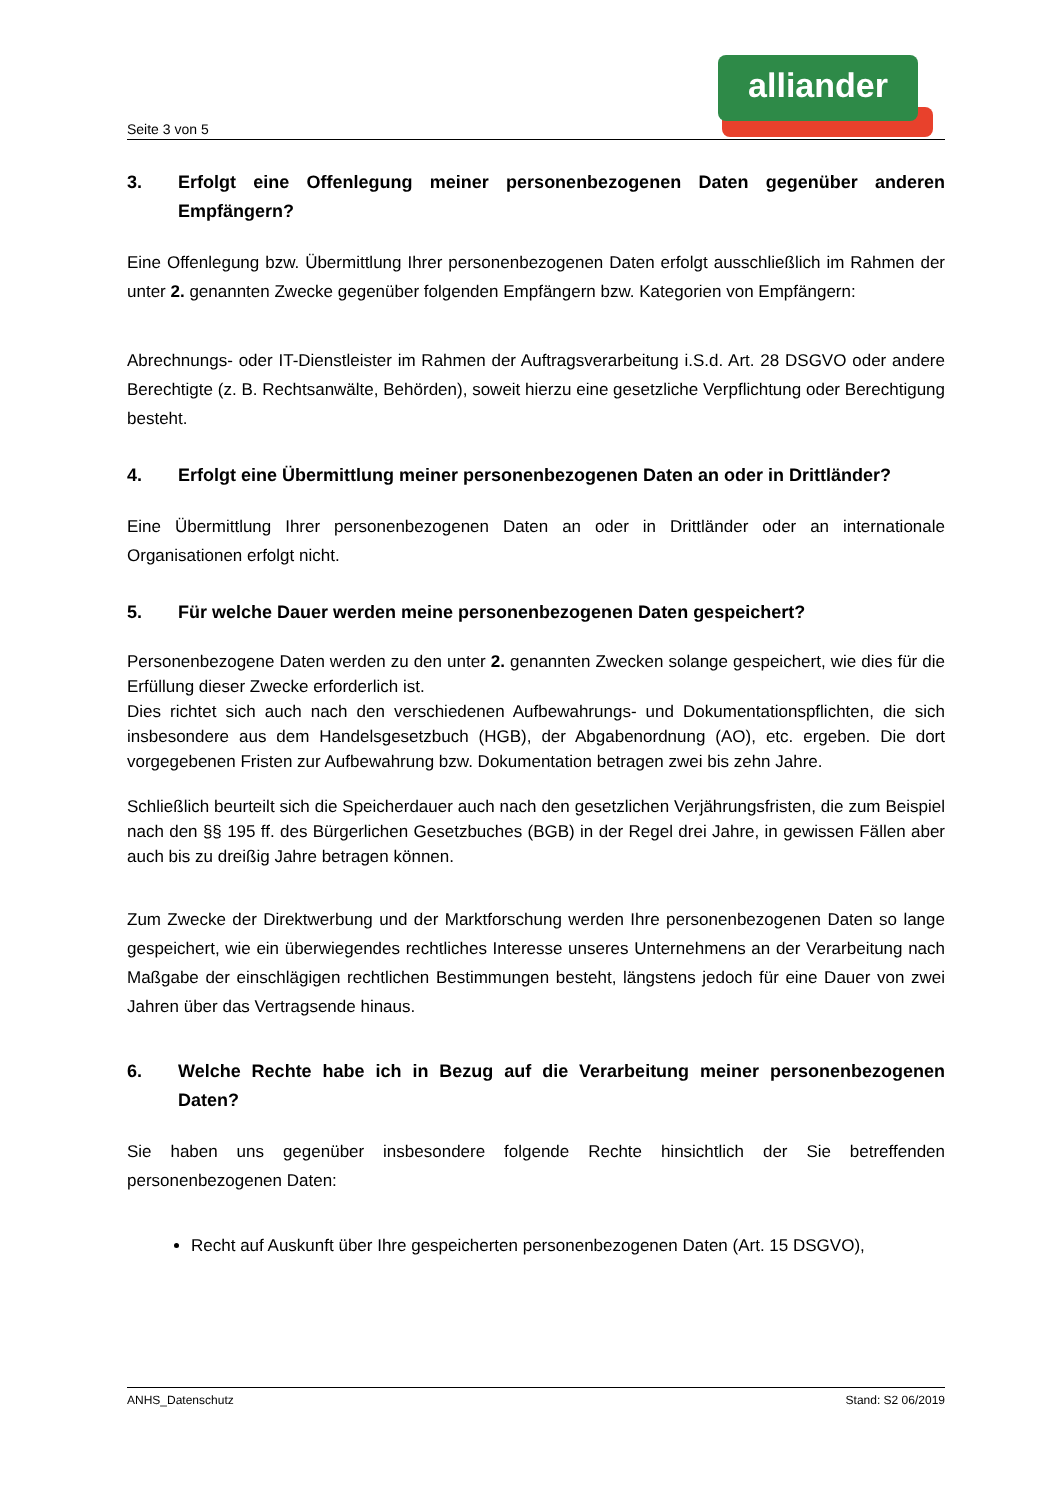alliander
Seite 3 von 5
3. Erfolgt eine Offenlegung meiner personenbezogenen Daten gegenüber anderen Empfängern?
Eine Offenlegung bzw. Übermittlung Ihrer personenbezogenen Daten erfolgt ausschließlich im Rahmen der unter 2. genannten Zwecke gegenüber folgenden Empfängern bzw. Kategorien von Empfängern:
Abrechnungs- oder IT-Dienstleister im Rahmen der Auftragsverarbeitung i.S.d. Art. 28 DSGVO oder andere Berechtigte (z. B. Rechtsanwälte, Behörden), soweit hierzu eine gesetzliche Verpflichtung oder Berechtigung besteht.
4. Erfolgt eine Übermittlung meiner personenbezogenen Daten an oder in Drittländer?
Eine Übermittlung Ihrer personenbezogenen Daten an oder in Drittländer oder an internationale Organisationen erfolgt nicht.
5. Für welche Dauer werden meine personenbezogenen Daten gespeichert?
Personenbezogene Daten werden zu den unter 2. genannten Zwecken solange gespeichert, wie dies für die Erfüllung dieser Zwecke erforderlich ist.
Dies richtet sich auch nach den verschiedenen Aufbewahrungs- und Dokumentationspflichten, die sich insbesondere aus dem Handelsgesetzbuch (HGB), der Abgabenordnung (AO), etc. ergeben. Die dort vorgegebenen Fristen zur Aufbewahrung bzw. Dokumentation betragen zwei bis zehn Jahre.
Schließlich beurteilt sich die Speicherdauer auch nach den gesetzlichen Verjährungsfristen, die zum Beispiel nach den §§ 195 ff. des Bürgerlichen Gesetzbuches (BGB) in der Regel drei Jahre, in gewissen Fällen aber auch bis zu dreißig Jahre betragen können.
Zum Zwecke der Direktwerbung und der Marktforschung werden Ihre personenbezogenen Daten so lange gespeichert, wie ein überwiegendes rechtliches Interesse unseres Unternehmens an der Verarbeitung nach Maßgabe der einschlägigen rechtlichen Bestimmungen besteht, längstens jedoch für eine Dauer von zwei Jahren über das Vertragsende hinaus.
6. Welche Rechte habe ich in Bezug auf die Verarbeitung meiner personenbezogenen Daten?
Sie haben uns gegenüber insbesondere folgende Rechte hinsichtlich der Sie betreffenden personenbezogenen Daten:
Recht auf Auskunft über Ihre gespeicherten personenbezogenen Daten (Art. 15 DSGVO),
ANHS_Datenschutz Stand: S2 06/2019